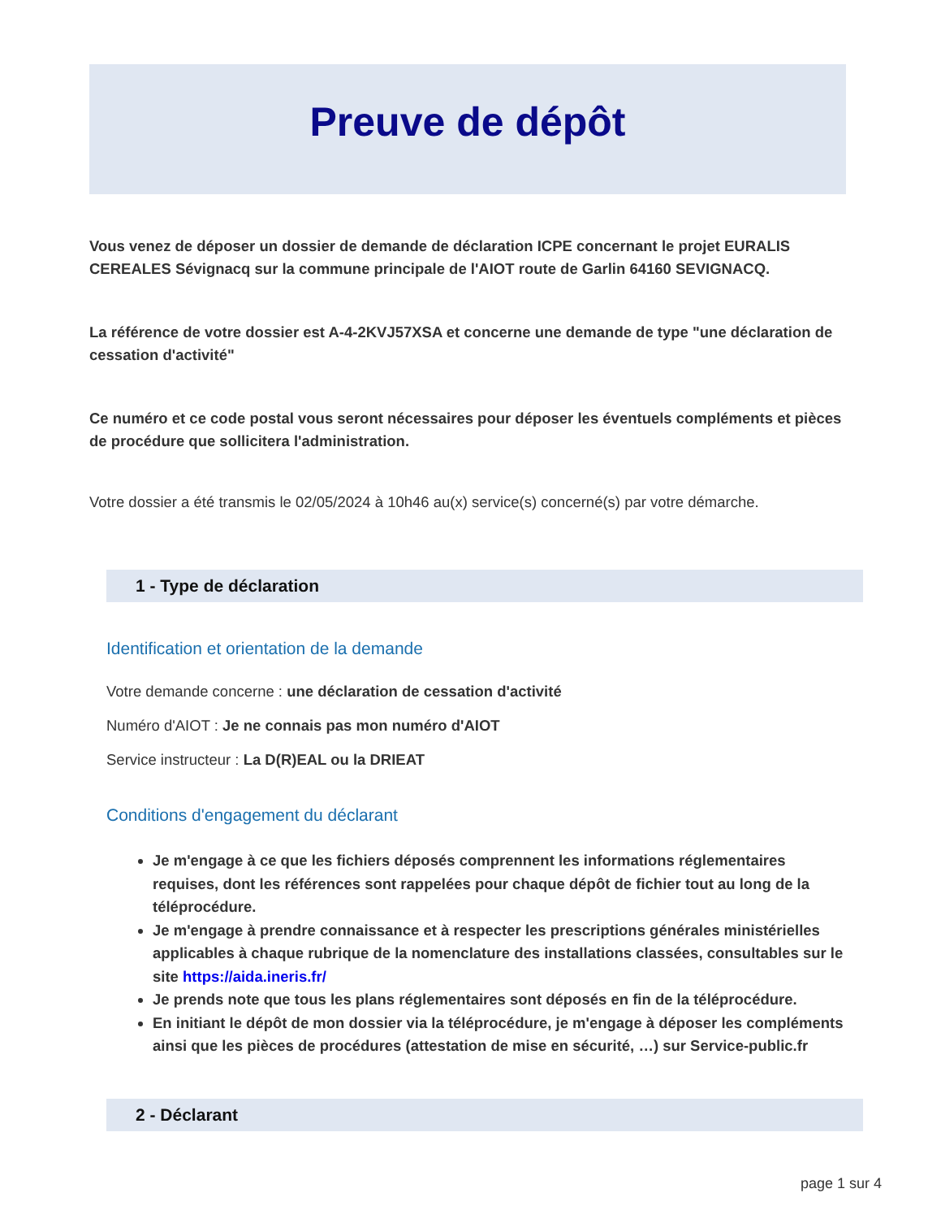Preuve de dépôt
Vous venez de déposer un dossier de demande de déclaration ICPE concernant le projet EURALIS CEREALES Sévignacq sur la commune principale de l'AIOT route de Garlin 64160 SEVIGNACQ.
La référence de votre dossier est A-4-2KVJ57XSA et concerne une demande de type "une déclaration de cessation d'activité"
Ce numéro et ce code postal vous seront nécessaires pour déposer les éventuels compléments et pièces de procédure que sollicitera l'administration.
Votre dossier a été transmis le 02/05/2024 à 10h46 au(x) service(s) concerné(s) par votre démarche.
1 - Type de déclaration
Identification et orientation de la demande
Votre demande concerne : une déclaration de cessation d'activité
Numéro d'AIOT : Je ne connais pas mon numéro d'AIOT
Service instructeur : La D(R)EAL ou la DRIEAT
Conditions d'engagement du déclarant
Je m'engage à ce que les fichiers déposés comprennent les informations réglementaires requises, dont les références sont rappelées pour chaque dépôt de fichier tout au long de la téléprocédure.
Je m'engage à prendre connaissance et à respecter les prescriptions générales ministérielles applicables à chaque rubrique de la nomenclature des installations classées, consultables sur le site https://aida.ineris.fr/
Je prends note que tous les plans réglementaires sont déposés en fin de la téléprocédure.
En initiant le dépôt de mon dossier via la téléprocédure, je m'engage à déposer les compléments ainsi que les pièces de procédures (attestation de mise en sécurité, …) sur Service-public.fr
2 - Déclarant
page 1 sur 4